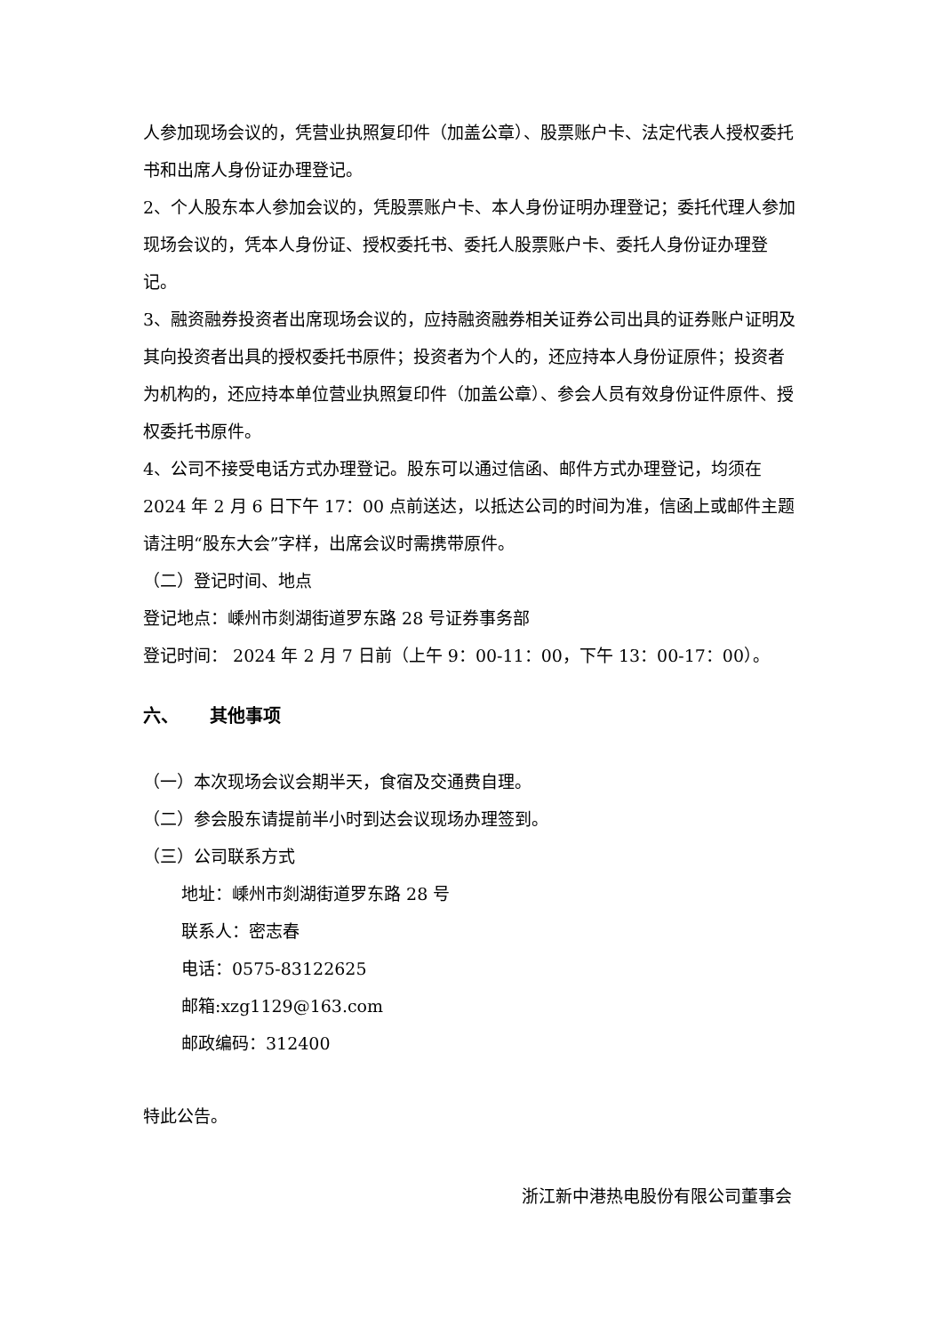人参加现场会议的，凭营业执照复印件（加盖公章）、股票账户卡、法定代表人授权委托书和出席人身份证办理登记。
2、个人股东本人参加会议的，凭股票账户卡、本人身份证明办理登记；委托代理人参加现场会议的，凭本人身份证、授权委托书、委托人股票账户卡、委托人身份证办理登记。
3、融资融券投资者出席现场会议的，应持融资融券相关证券公司出具的证券账户证明及其向投资者出具的授权委托书原件；投资者为个人的，还应持本人身份证原件；投资者为机构的，还应持本单位营业执照复印件（加盖公章）、参会人员有效身份证件原件、授权委托书原件。
4、公司不接受电话方式办理登记。股东可以通过信函、邮件方式办理登记，均须在 2024 年 2 月 6 日下午 17：00 点前送达，以抵达公司的时间为准，信函上或邮件主题请注明“股东大会”字样，出席会议时需携带原件。
（二）登记时间、地点
登记地点：嵊州市剡湖街道罗东路 28 号证券事务部
登记时间： 2024 年 2 月 7 日前（上午 9：00-11：00，下午 13：00-17：00）。
六、 其他事项
（一）本次现场会议会期半天，食宿及交通费自理。
（二）参会股东请提前半小时到达会议现场办理签到。
（三）公司联系方式
地址：嵊州市剡湖街道罗东路 28 号
联系人：密志春
电话：0575-83122625
邮箱:xzg1129@163.com
邮政编码：312400
特此公告。
浙江新中港热电股份有限公司董事会